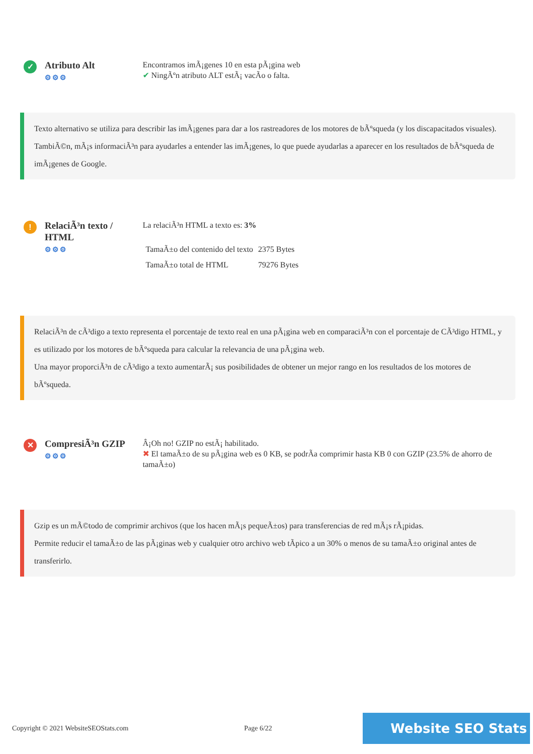✓
Atributo Alt
⚙⚙⚙
Encontramos imÃ¡genes 10 en esta pÃ¡gina web
✔ NingÃºn atributo ALT estÃ¡ vacÃo o falta.
Texto alternativo se utiliza para describir las imÃ¡genes para dar a los rastreadores de los motores de bÃºsqueda (y los discapacitados visuales).
TambiÃ©n, mÃ¡s informaciÃ³n para ayudarles a entender las imÃ¡genes, lo que puede ayudarlas a aparecer en los resultados de bÃºsqueda de imÃ¡genes de Google.
!
RelaciÃ³n texto / HTML
⚙⚙⚙
La relaciÃ³n HTML a texto es: 3%
| TamaÃ±o del contenido del texto | 2375 Bytes |
| TamaÃ±o total de HTML | 79276 Bytes |
RelaciÃ³n de cÃ³digo a texto representa el porcentaje de texto real en una pÃ¡gina web en comparaciÃ³n con el porcentaje de CÃ³digo HTML, y es utilizado por los motores de bÃºsqueda para calcular la relevancia de una pÃ¡gina web.
Una mayor proporciÃ³n de cÃ³digo a texto aumentarÃ¡ sus posibilidades de obtener un mejor rango en los resultados de los motores de bÃºsqueda.
✕
CompresiÃ³n GZIP
⚙⚙⚙
Â¡Oh no! GZIP no estÃ¡ habilitado.
✖ El tamaÃ±o de su pÃ¡gina web es 0 KB, se podrÃa comprimir hasta KB 0 con GZIP (23.5% de ahorro de tamaÃ±o)
Gzip es un mÃ©todo de comprimir archivos (que los hacen mÃ¡s pequeÃ±os) para transferencias de red mÃ¡s rÃ¡pidas.
Permite reducir el tamaÃ±o de las pÃ¡ginas web y cualquier otro archivo web tÃpico a un 30% o menos de su tamaÃ±o original antes de transferirlo.
Copyright © 2021 WebsiteSEOStats.com Page 6/22 Website SEO Stats